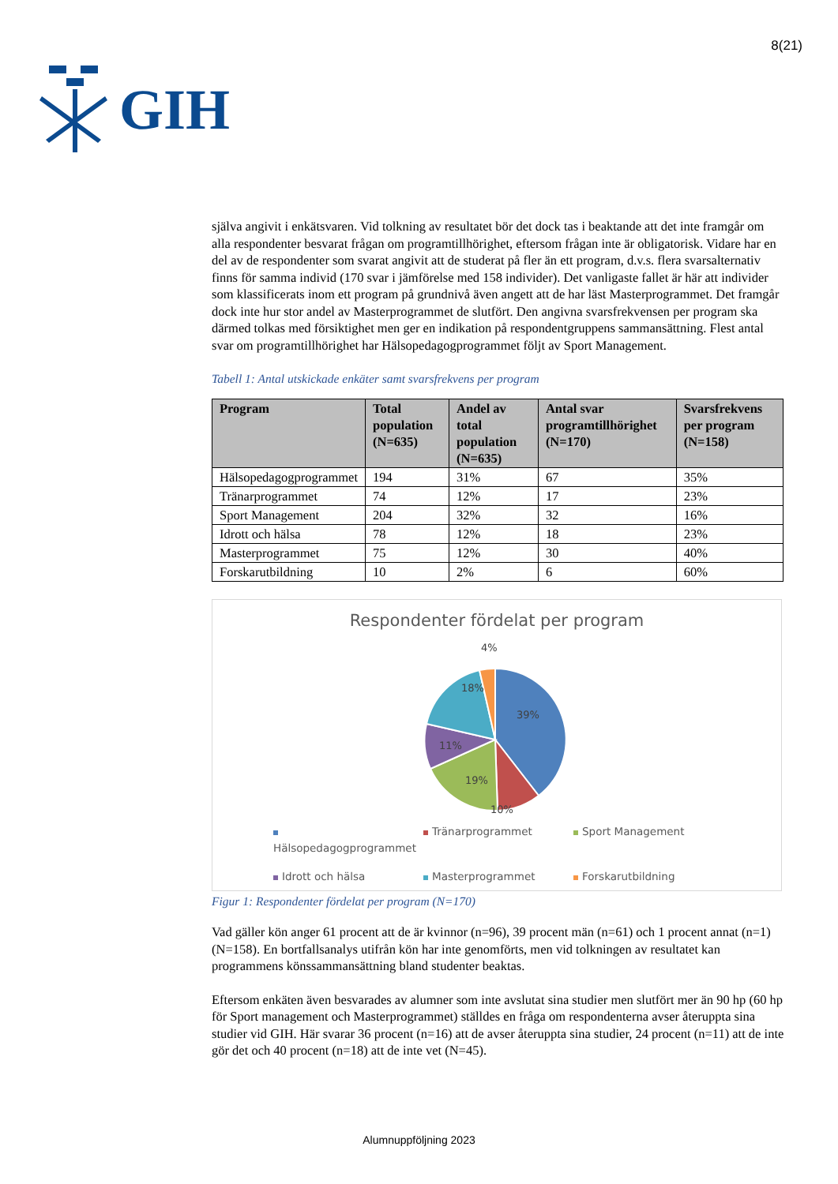GIH
8(21)
själva angivit i enkätsvaren. Vid tolkning av resultatet bör det dock tas i beaktande att det inte framgår om alla respondenter besvarat frågan om programtillhörighet, eftersom frågan inte är obligatorisk. Vidare har en del av de respondenter som svarat angivit att de studerat på fler än ett program, d.v.s. flera svarsalternativ finns för samma individ (170 svar i jämförelse med 158 individer). Det vanligaste fallet är här att individer som klassificerats inom ett program på grundnivå även angett att de har läst Masterprogrammet. Det framgår dock inte hur stor andel av Masterprogrammet de slutfört. Den angivna svarsfrekvensen per program ska därmed tolkas med försiktighet men ger en indikation på respondentgruppens sammansättning. Flest antal svar om programtillhörighet har Hälsopedagogprogrammet följt av Sport Management.
Tabell 1: Antal utskickade enkäter samt svarsfrekvens per program
| Program | Total population (N=635) | Andel av total population (N=635) | Antal svar programtillhörighet (N=170) | Svarsfrekvens per program (N=158) |
| --- | --- | --- | --- | --- |
| Hälsopedagogprogrammet | 194 | 31% | 67 | 35% |
| Tränarprogrammet | 74 | 12% | 17 | 23% |
| Sport Management | 204 | 32% | 32 | 16% |
| Idrott och hälsa | 78 | 12% | 18 | 23% |
| Masterprogrammet | 75 | 12% | 30 | 40% |
| Forskarutbildning | 10 | 2% | 6 | 60% |
Respondenter fördelat per program
39%
10%
19%
11%
18%
4%
Hälsopedagogprogrammet Tränarprogrammet Sport Management Idrott och hälsa Masterprogrammet Forskarutbildning
Figur 1: Respondenter fördelat per program (N=170)
Vad gäller kön anger 61 procent att de är kvinnor (n=96), 39 procent män (n=61) och 1 procent annat (n=1) (N=158). En bortfallsanalys utifrån kön har inte genomförts, men vid tolkningen av resultatet kan programmens könssammansättning bland studenter beaktas.
Eftersom enkäten även besvarades av alumner som inte avslutat sina studier men slutfört mer än 90 hp (60 hp för Sport management och Masterprogrammet) ställdes en fråga om respondenterna avser återuppta sina studier vid GIH. Här svarar 36 procent (n=16) att de avser återuppta sina studier, 24 procent (n=11) att de inte gör det och 40 procent (n=18) att de inte vet (N=45).
Alumnuppföljning 2023